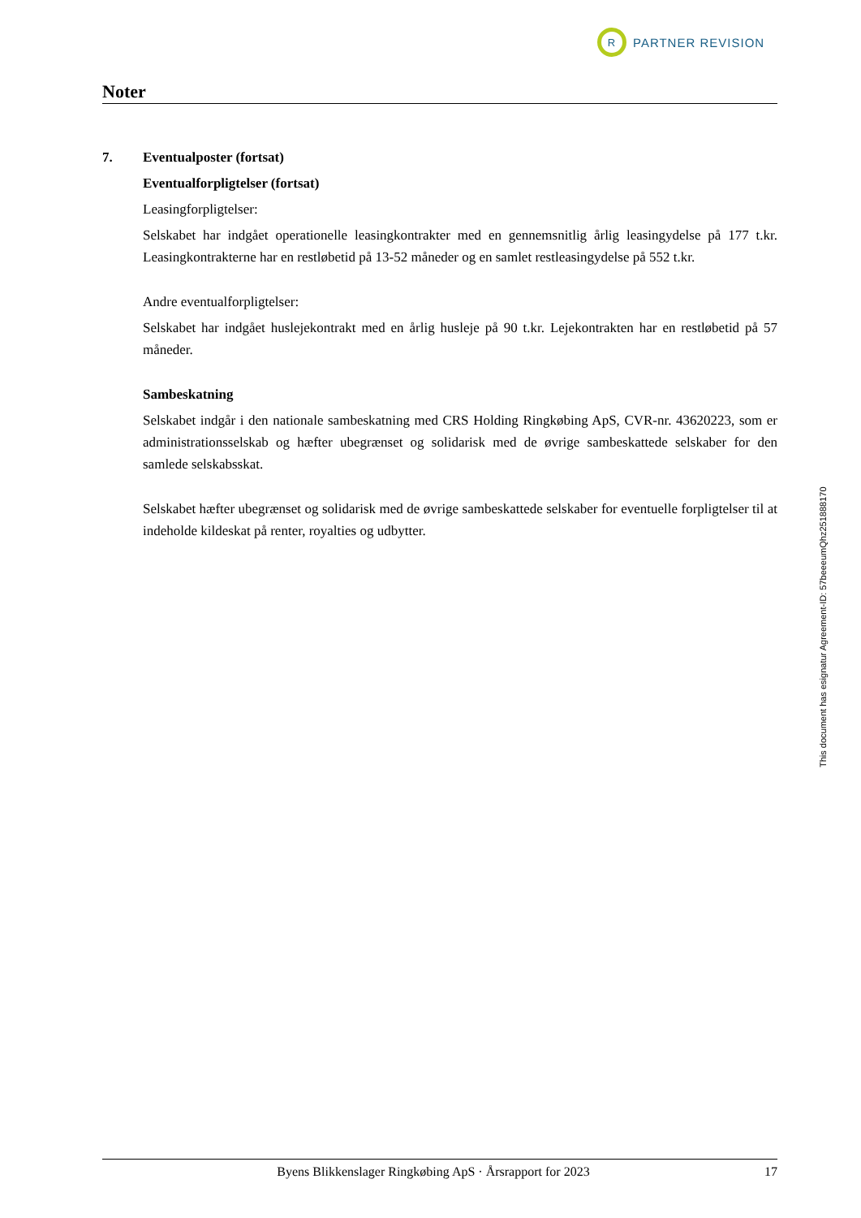R
PARTNER REVISION
Noter
7. Eventualposter (fortsat)
Eventualforpligtelser (fortsat)
Leasingforpligtelser:
Selskabet har indgået operationelle leasingkontrakter med en gennemsnitlig årlig leasingydelse på 177 t.kr. Leasingkontrakterne har en restløbetid på 13-52 måneder og en samlet restleasingydelse på 552 t.kr.
Andre eventualforpligtelser:
Selskabet har indgået huslejekontrakt med en årlig husleje på 90 t.kr. Lejekontrakten har en restløbetid på 57 måneder.
Sambeskatning
Selskabet indgår i den nationale sambeskatning med CRS Holding Ringkøbing ApS, CVR-nr. 43620223, som er administrationsselskab og hæfter ubegrænset og solidarisk med de øvrige sambeskattede selskaber for den samlede selskabsskat.
Selskabet hæfter ubegrænset og solidarisk med de øvrige sambeskattede selskaber for eventuelle forpligtelser til at indeholde kildeskat på renter, royalties og udbytter.
This document has esignatur Agreement-ID: 57beeeumQhz251888170
Byens Blikkenslager Ringkøbing ApS · Årsrapport for 2023 17